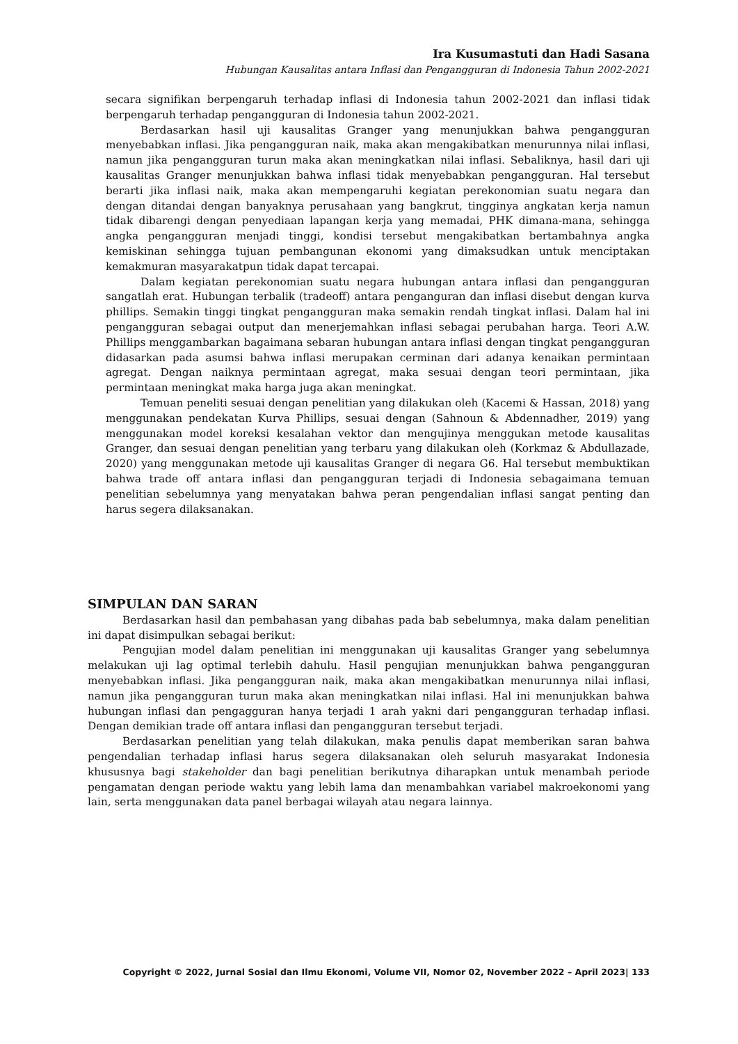Ira Kusumastuti dan Hadi Sasana
Hubungan Kausalitas antara Inflasi dan Pengangguran di Indonesia Tahun 2002-2021
secara signifikan berpengaruh terhadap inflasi di Indonesia tahun 2002-2021 dan inflasi tidak berpengaruh terhadap pengangguran di Indonesia tahun 2002-2021.
Berdasarkan hasil uji kausalitas Granger yang menunjukkan bahwa pengangguran menyebabkan inflasi. Jika pengangguran naik, maka akan mengakibatkan menurunnya nilai inflasi, namun jika pengangguran turun maka akan meningkatkan nilai inflasi. Sebaliknya, hasil dari uji kausalitas Granger menunjukkan bahwa inflasi tidak menyebabkan pengangguran. Hal tersebut berarti jika inflasi naik, maka akan mempengaruhi kegiatan perekonomian suatu negara dan dengan ditandai dengan banyaknya perusahaan yang bangkrut, tingginya angkatan kerja namun tidak dibarengi dengan penyediaan lapangan kerja yang memadai, PHK dimana-mana, sehingga angka pengangguran menjadi tinggi, kondisi tersebut mengakibatkan bertambahnya angka kemiskinan sehingga tujuan pembangunan ekonomi yang dimaksudkan untuk menciptakan kemakmuran masyarakatpun tidak dapat tercapai.
Dalam kegiatan perekonomian suatu negara hubungan antara inflasi dan pengangguran sangatlah erat. Hubungan terbalik (tradeoff) antara penganguran dan inflasi disebut dengan kurva phillips. Semakin tinggi tingkat pengangguran maka semakin rendah tingkat inflasi. Dalam hal ini pengangguran sebagai output dan menerjemahkan inflasi sebagai perubahan harga. Teori A.W. Phillips menggambarkan bagaimana sebaran hubungan antara inflasi dengan tingkat pengangguran didasarkan pada asumsi bahwa inflasi merupakan cerminan dari adanya kenaikan permintaan agregat. Dengan naiknya permintaan agregat, maka sesuai dengan teori permintaan, jika permintaan meningkat maka harga juga akan meningkat.
Temuan peneliti sesuai dengan penelitian yang dilakukan oleh (Kacemi & Hassan, 2018) yang menggunakan pendekatan Kurva Phillips, sesuai dengan (Sahnoun & Abdennadher, 2019) yang menggunakan model koreksi kesalahan vektor dan mengujinya menggukan metode kausalitas Granger, dan sesuai dengan penelitian yang terbaru yang dilakukan oleh (Korkmaz & Abdullazade, 2020) yang menggunakan metode uji kausalitas Granger di negara G6. Hal tersebut membuktikan bahwa trade off antara inflasi dan pengangguran terjadi di Indonesia sebagaimana temuan penelitian sebelumnya yang menyatakan bahwa peran pengendalian inflasi sangat penting dan harus segera dilaksanakan.
SIMPULAN DAN SARAN
Berdasarkan hasil dan pembahasan yang dibahas pada bab sebelumnya, maka dalam penelitian ini dapat disimpulkan sebagai berikut:
Pengujian model dalam penelitian ini menggunakan uji kausalitas Granger yang sebelumnya melakukan uji lag optimal terlebih dahulu. Hasil pengujian menunjukkan bahwa pengangguran menyebabkan inflasi. Jika pengangguran naik, maka akan mengakibatkan menurunnya nilai inflasi, namun jika pengangguran turun maka akan meningkatkan nilai inflasi. Hal ini menunjukkan bahwa hubungan inflasi dan pengagguran hanya terjadi 1 arah yakni dari pengangguran terhadap inflasi. Dengan demikian trade off antara inflasi dan pengangguran tersebut terjadi.
Berdasarkan penelitian yang telah dilakukan, maka penulis dapat memberikan saran bahwa pengendalian terhadap inflasi harus segera dilaksanakan oleh seluruh masyarakat Indonesia khususnya bagi stakeholder dan bagi penelitian berikutnya diharapkan untuk menambah periode pengamatan dengan periode waktu yang lebih lama dan menambahkan variabel makroekonomi yang lain, serta menggunakan data panel berbagai wilayah atau negara lainnya.
Copyright © 2022, Jurnal Sosial dan Ilmu Ekonomi, Volume VII, Nomor 02, November 2022 – April 2023| 133